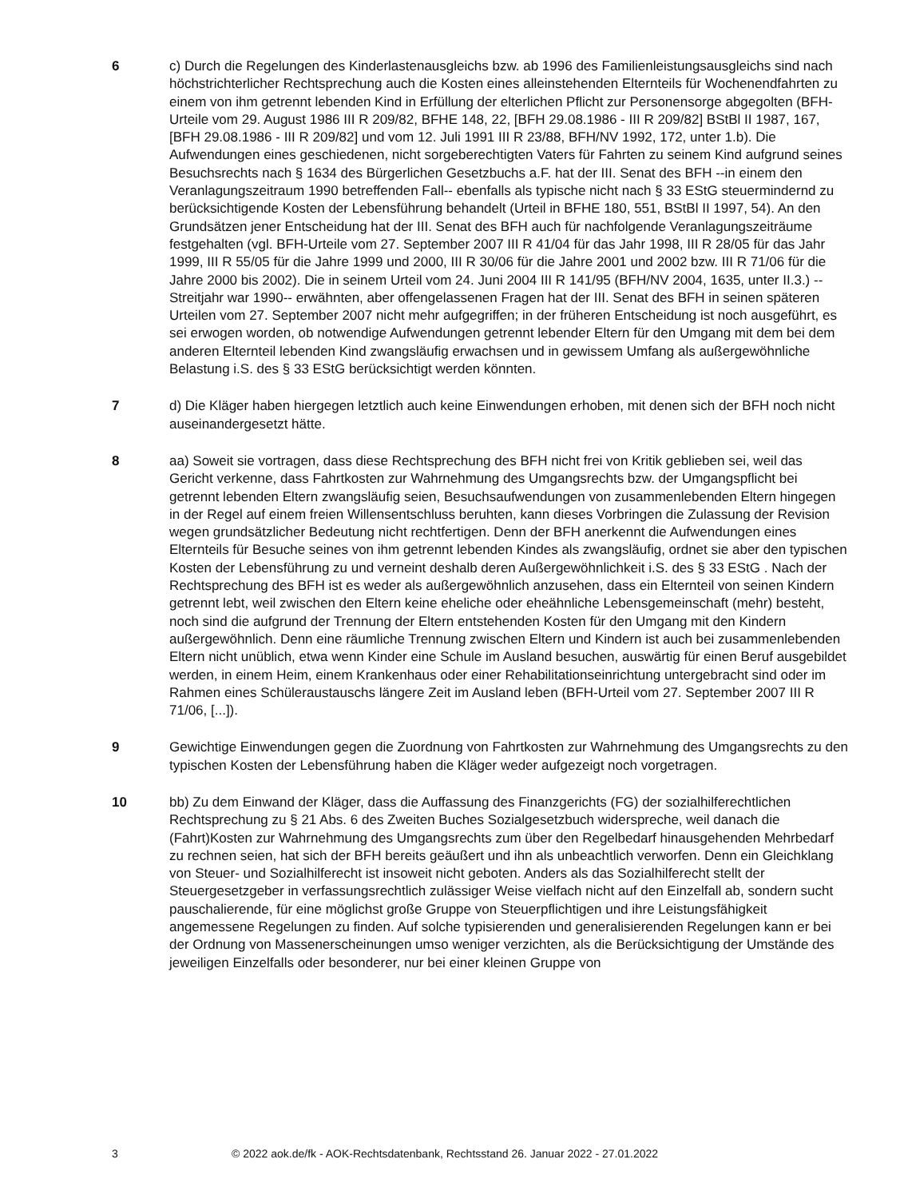6 c) Durch die Regelungen des Kinderlastenausgleichs bzw. ab 1996 des Familienleistungsausgleichs sind nach höchstrichterlicher Rechtsprechung auch die Kosten eines alleinstehenden Elternteils für Wochenendfahrten zu einem von ihm getrennt lebenden Kind in Erfüllung der elterlichen Pflicht zur Personensorge abgegolten (BFH-Urteile vom 29. August 1986 III R 209/82, BFHE 148, 22, [BFH 29.08.1986 - III R 209/82] BStBl II 1987, 167, [BFH 29.08.1986 - III R 209/82] und vom 12. Juli 1991 III R 23/88, BFH/NV 1992, 172, unter 1.b). Die Aufwendungen eines geschiedenen, nicht sorgeberechtigten Vaters für Fahrten zu seinem Kind aufgrund seines Besuchsrechts nach § 1634 des Bürgerlichen Gesetzbuchs a.F. hat der III. Senat des BFH --in einem den Veranlagungszeitraum 1990 betreffenden Fall-- ebenfalls als typische nicht nach § 33 EStG steuermindernd zu berücksichtigende Kosten der Lebensführung behandelt (Urteil in BFHE 180, 551, BStBl II 1997, 54). An den Grundsätzen jener Entscheidung hat der III. Senat des BFH auch für nachfolgende Veranlagungszeiträume festgehalten (vgl. BFH-Urteile vom 27. September 2007 III R 41/04 für das Jahr 1998, III R 28/05 für das Jahr 1999, III R 55/05 für die Jahre 1999 und 2000, III R 30/06 für die Jahre 2001 und 2002 bzw. III R 71/06 für die Jahre 2000 bis 2002). Die in seinem Urteil vom 24. Juni 2004 III R 141/95 (BFH/NV 2004, 1635, unter II.3.) --Streitjahr war 1990-- erwähnten, aber offengelassenen Fragen hat der III. Senat des BFH in seinen späteren Urteilen vom 27. September 2007 nicht mehr aufgegriffen; in der früheren Entscheidung ist noch ausgeführt, es sei erwogen worden, ob notwendige Aufwendungen getrennt lebender Eltern für den Umgang mit dem bei dem anderen Elternteil lebenden Kind zwangsläufig erwachsen und in gewissem Umfang als außergewöhnliche Belastung i.S. des § 33 EStG berücksichtigt werden könnten.
7 d) Die Kläger haben hiergegen letztlich auch keine Einwendungen erhoben, mit denen sich der BFH noch nicht auseinandergesetzt hätte.
8 aa) Soweit sie vortragen, dass diese Rechtsprechung des BFH nicht frei von Kritik geblieben sei, weil das Gericht verkenne, dass Fahrtkosten zur Wahrnehmung des Umgangsrechts bzw. der Umgangspflicht bei getrennt lebenden Eltern zwangsläufig seien, Besuchsaufwendungen von zusammenlebenden Eltern hingegen in der Regel auf einem freien Willensentschluss beruhten, kann dieses Vorbringen die Zulassung der Revision wegen grundsätzlicher Bedeutung nicht rechtfertigen. Denn der BFH anerkennt die Aufwendungen eines Elternteils für Besuche seines von ihm getrennt lebenden Kindes als zwangsläufig, ordnet sie aber den typischen Kosten der Lebensführung zu und verneint deshalb deren Außergewöhnlichkeit i.S. des § 33 EStG . Nach der Rechtsprechung des BFH ist es weder als außergewöhnlich anzusehen, dass ein Elternteil von seinen Kindern getrennt lebt, weil zwischen den Eltern keine eheliche oder eheähnliche Lebensgemeinschaft (mehr) besteht, noch sind die aufgrund der Trennung der Eltern entstehenden Kosten für den Umgang mit den Kindern außergewöhnlich. Denn eine räumliche Trennung zwischen Eltern und Kindern ist auch bei zusammenlebenden Eltern nicht unüblich, etwa wenn Kinder eine Schule im Ausland besuchen, auswärtig für einen Beruf ausgebildet werden, in einem Heim, einem Krankenhaus oder einer Rehabilitationseinrichtung untergebracht sind oder im Rahmen eines Schüleraustauschs längere Zeit im Ausland leben (BFH-Urteil vom 27. September 2007 III R 71/06, [...]).
9 Gewichtige Einwendungen gegen die Zuordnung von Fahrtkosten zur Wahrnehmung des Umgangsrechts zu den typischen Kosten der Lebensführung haben die Kläger weder aufgezeigt noch vorgetragen.
10 bb) Zu dem Einwand der Kläger, dass die Auffassung des Finanzgerichts (FG) der sozialhilferechtlichen Rechtsprechung zu § 21 Abs. 6 des Zweiten Buches Sozialgesetzbuch widerspreche, weil danach die (Fahrt)Kosten zur Wahrnehmung des Umgangsrechts zum über den Regelbedarf hinausgehenden Mehrbedarf zu rechnen seien, hat sich der BFH bereits geäußert und ihn als unbeachtlich verworfen. Denn ein Gleichklang von Steuer- und Sozialhilferecht ist insoweit nicht geboten. Anders als das Sozialhilferecht stellt der Steuergesetzgeber in verfassungsrechtlich zulässiger Weise vielfach nicht auf den Einzelfall ab, sondern sucht pauschalierende, für eine möglichst große Gruppe von Steuerpflichtigen und ihre Leistungsfähigkeit angemessene Regelungen zu finden. Auf solche typisierenden und generalisierenden Regelungen kann er bei der Ordnung von Massenerscheinungen umso weniger verzichten, als die Berücksichtigung der Umstände des jeweiligen Einzelfalls oder besonderer, nur bei einer kleinen Gruppe von
3 © 2022 aok.de/fk - AOK-Rechtsdatenbank, Rechtsstand 26. Januar 2022 - 27.01.2022